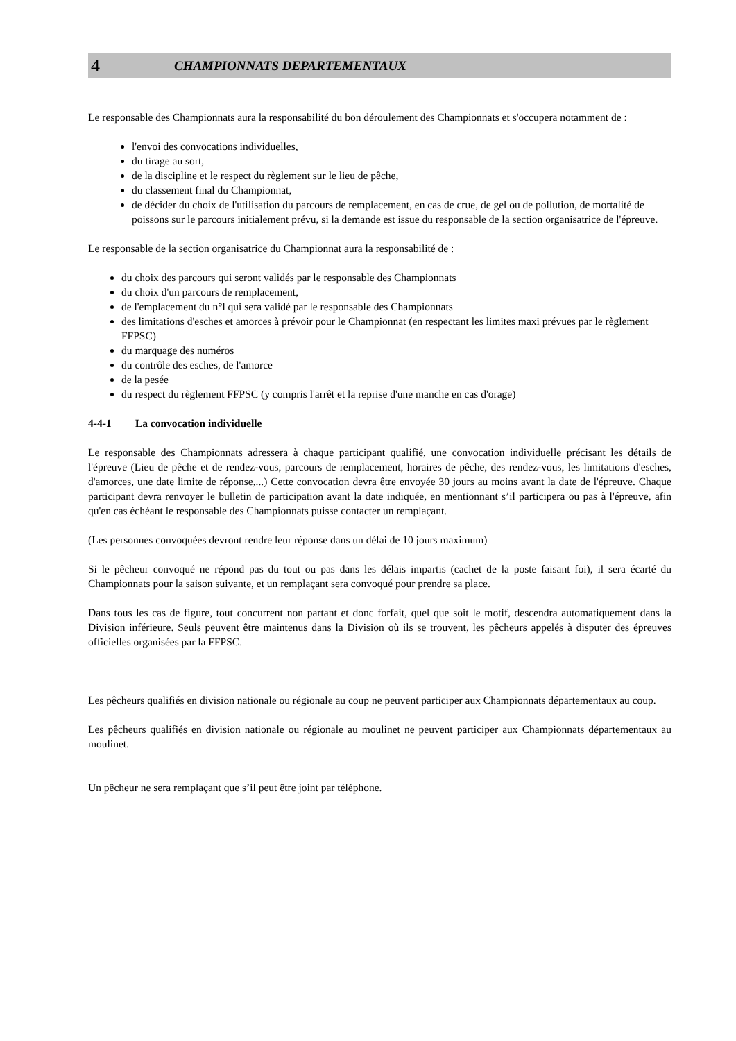4 CHAMPIONNATS DEPARTEMENTAUX
Le responsable des Championnats aura la responsabilité du bon déroulement des Championnats et s'occupera notamment de :
l'envoi des convocations individuelles,
du tirage au sort,
de la discipline et le respect du règlement sur le lieu de pêche,
du classement final du Championnat,
de décider du choix de l'utilisation du parcours de remplacement, en cas de crue, de gel ou de pollution, de mortalité de poissons sur le parcours initialement prévu, si la demande est issue du responsable de la section organisatrice de l'épreuve.
Le responsable de la section organisatrice du Championnat aura la responsabilité de :
du choix des parcours qui seront validés par le responsable des Championnats
du choix d'un parcours de remplacement,
de l'emplacement du n°l qui sera validé par le responsable des Championnats
des limitations d'esches et amorces à prévoir pour le Championnat (en respectant les limites maxi prévues par le règlement FFPSC)
du marquage des numéros
du contrôle des esches, de l'amorce
de la pesée
du respect du règlement FFPSC (y compris l'arrêt et la reprise d'une manche en cas d'orage)
4-4-1 La convocation individuelle
Le responsable des Championnats adressera à chaque participant qualifié, une convocation individuelle précisant les détails de l'épreuve (Lieu de pêche et de rendez-vous, parcours de remplacement, horaires de pêche, des rendez-vous, les limitations d'esches, d'amorces, une date limite de réponse,...) Cette convocation devra être envoyée 30 jours au moins avant la date de l'épreuve. Chaque participant devra renvoyer le bulletin de participation avant la date indiquée, en mentionnant s’il participera ou pas à l'épreuve, afin qu'en cas échéant le responsable des Championnats puisse contacter un remplaçant.
(Les personnes convoquées devront rendre leur réponse dans un délai de 10 jours maximum)
Si le pêcheur convoqué ne répond pas du tout ou pas dans les délais impartis (cachet de la poste faisant foi), il sera écarté du Championnats pour la saison suivante, et un remplaçant sera convoqué pour prendre sa place.
Dans tous les cas de figure, tout concurrent non partant et donc forfait, quel que soit le motif, descendra automatiquement dans la Division inférieure. Seuls peuvent être maintenus dans la Division où ils se trouvent, les pêcheurs appelés à disputer des épreuves officielles organisées par la FFPSC.
Les pêcheurs qualifiés en division nationale ou régionale au coup ne peuvent participer aux Championnats départementaux au coup.
Les pêcheurs qualifiés en division nationale ou régionale au moulinet ne peuvent participer aux Championnats départementaux au moulinet.
Un pêcheur ne sera remplaçant que s’il peut être joint par téléphone.